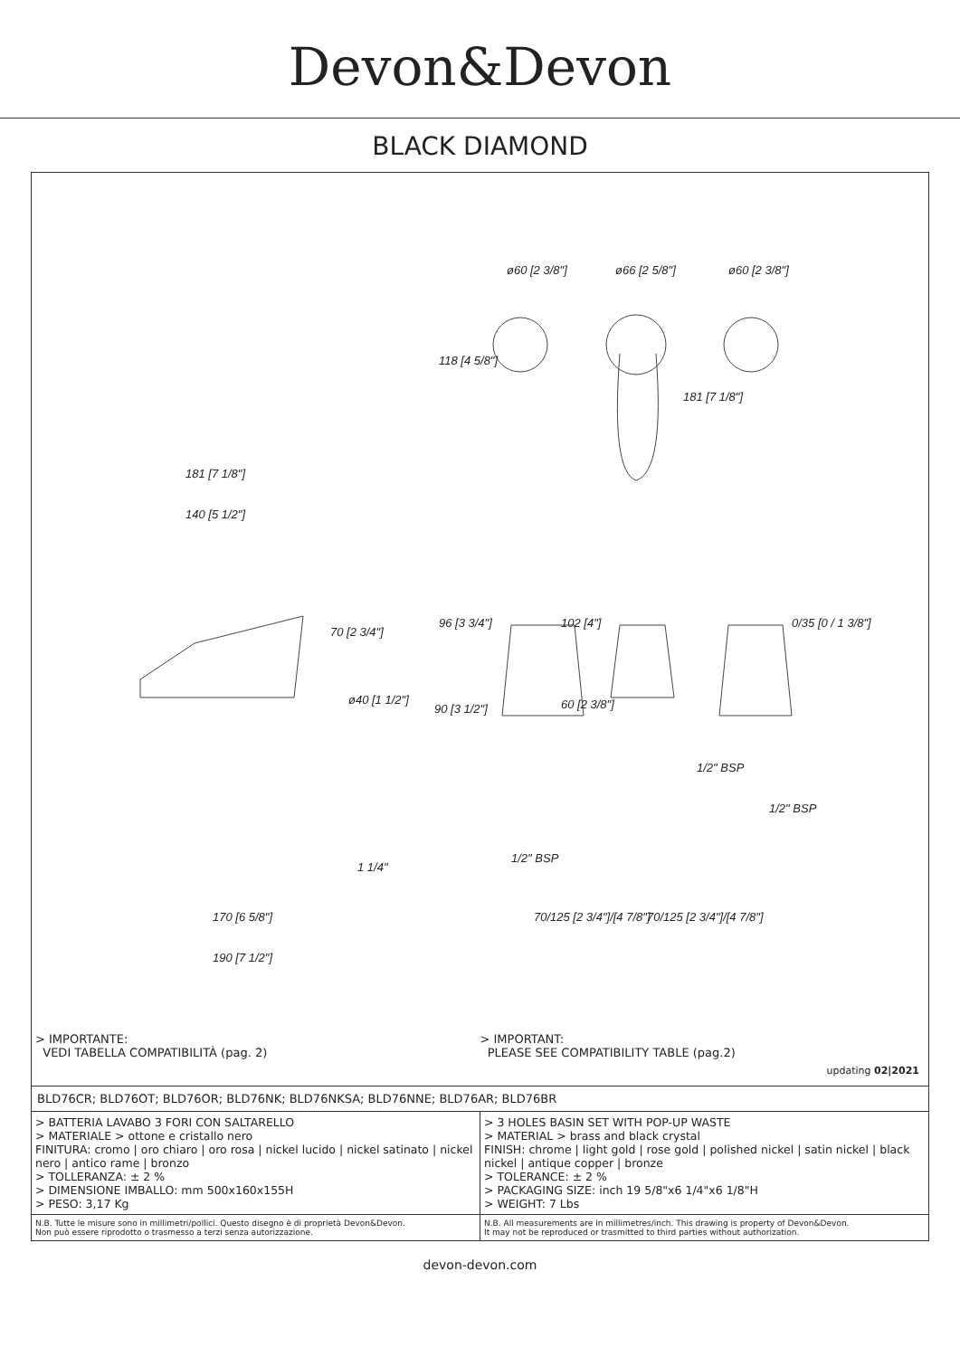Devon&Devon
BLACK DIAMOND
ø60 [2 3/8"] ø66 [2 5/8"] ø60 [2 3/8"]
118 [4 5/8"]
181 [7 1/8"]
181 [7 1/8"]
140 [5 1/2"]
70 [2 3/4"]
96 [3 3/4"] 102 [4"] 0/35 [0 / 1 3/8"]
ø40 [1 1/2"]
90 [3 1/2"] 60 [2 3/8"]
1/2" BSP
1/2" BSP
1/2" BSP
1 1/4"
70/125 [2 3/4"]/[4 7/8"] 70/125 [2 3/4"]/[4 7/8"] 170 [6 5/8"]
190 [7 1/2"]
> IMPORTANTE:
VEDI TABELLA COMPATIBILITÀ (pag. 2)
> IMPORTANT:
PLEASE SEE COMPATIBILITY TABLE (pag.2)
updating 02|2021
BLD76CR; BLD76OT; BLD76OR; BLD76NK; BLD76NKSA; BLD76NNE; BLD76AR; BLD76BR
| > BATTERIA LAVABO 3 FORI CON SALTARELLO > MATERIALE > ottone e cristallo nero FINITURA: cromo / oro chiaro / oro rosa / nickel lucido / nickel satinato / nickel nero / antico rame / bronzo > TOLLERANZA: ± 2 % > DIMENSIONE IMBALLO: mm 500x160x155H > PESO: 3,17 Kg | > 3 HOLES BASIN SET WITH POP-UP WASTE > MATERIAL > brass and black crystal FINISH: chrome / light gold / rose gold / polished nickel / satin nickel / black nickel / antique copper / bronze > TOLERANCE: ± 2 % > PACKAGING SIZE: inch 19 5/8"x6 1/4"x6 1/8"H > WEIGHT: 7 Lbs |
| N.B. Tutte le misure sono in millimetri/pollici. Questo disegno è di proprietà Devon&Devon. Non può essere riprodotto o trasmesso a terzi senza autorizzazione. | N.B. All measurements are in millimetres/inch. This drawing is property of Devon&Devon. It may not be reproduced or trasmitted to third parties without authorization. |
devon-devon.com